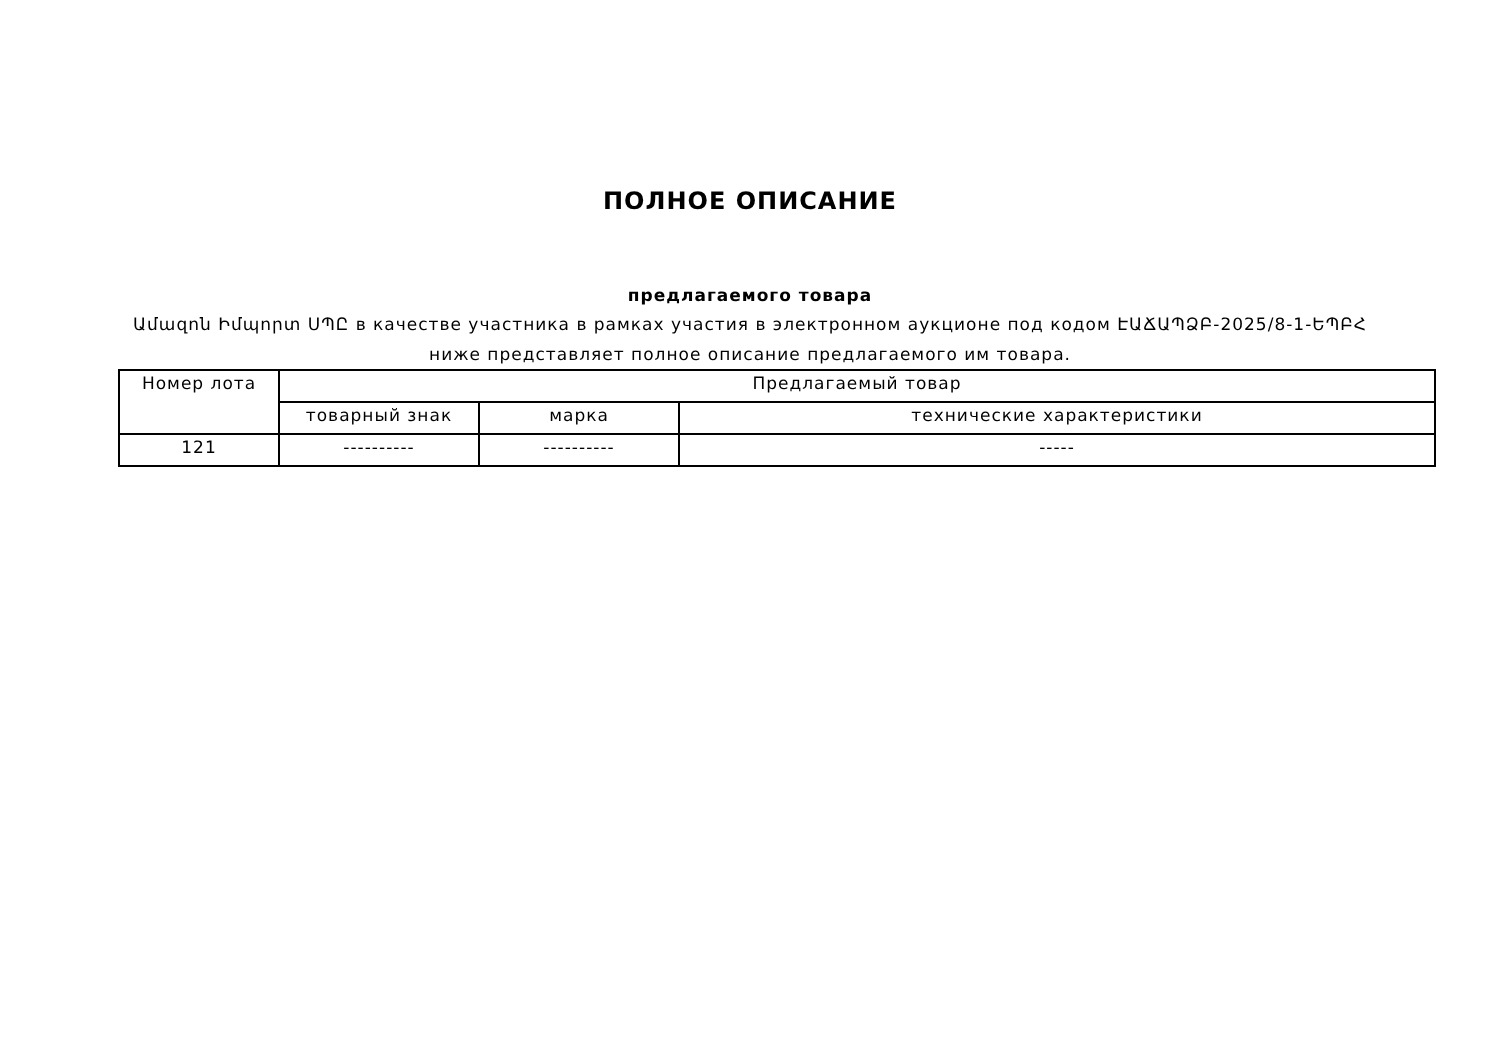ПОЛНОЕ ОПИСАНИЕ
предлагаемого товара
Ամազոն Իմպորտ ՍՊԸ в качестве участника в рамках участия в электронном аукционе под кодом ԷԱՃԱՊՁԲ-2025/8-1-ԵՊԲՀ ниже представляет полное описание предлагаемого им товара.
| Номер лота | Предлагаемый товар | | |
| --- | --- | --- | --- |
| | товарный знак | марка | технические характеристики |
| 121 | ---------- | ---------- | ----- |